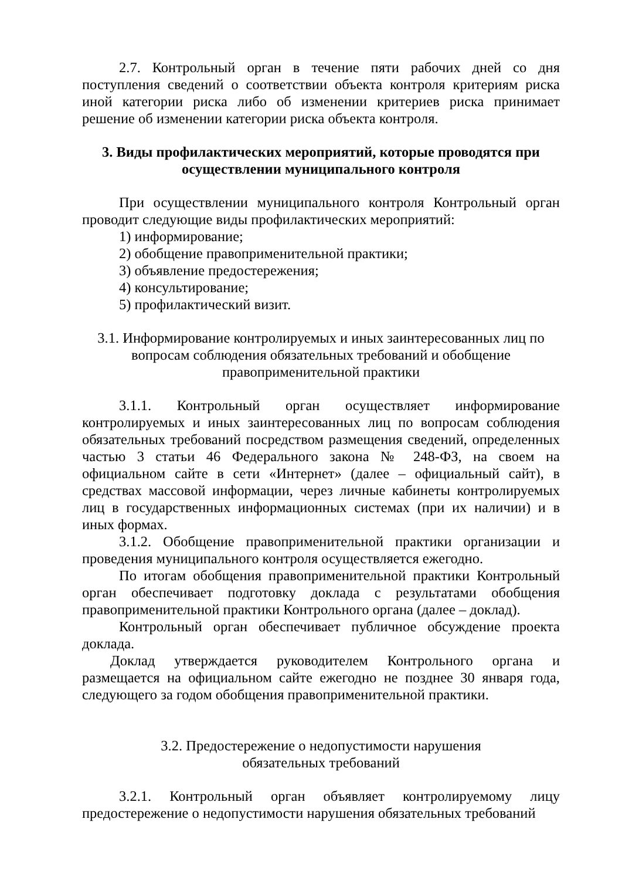2.7. Контрольный орган в течение пяти рабочих дней со дня поступления сведений о соответствии объекта контроля критериям риска иной категории риска либо об изменении критериев риска принимает решение об изменении категории риска объекта контроля.
3. Виды профилактических мероприятий, которые проводятся при осуществлении муниципального контроля
При осуществлении муниципального контроля Контрольный орган проводит следующие виды профилактических мероприятий:
1) информирование;
2) обобщение правоприменительной практики;
3) объявление предостережения;
4) консультирование;
5) профилактический визит.
3.1. Информирование контролируемых и иных заинтересованных лиц по
вопросам соблюдения обязательных требований и обобщение
правоприменительной практики
3.1.1. Контрольный орган осуществляет информирование контролируемых и иных заинтересованных лиц по вопросам соблюдения обязательных требований посредством размещения сведений, определенных частью 3 статьи 46 Федерального закона № 248-ФЗ, на своем на официальном сайте в сети «Интернет» (далее – официальный сайт), в средствах массовой информации, через личные кабинеты контролируемых лиц в государственных информационных системах (при их наличии) и в иных формах.
3.1.2. Обобщение правоприменительной практики организации и проведения муниципального контроля осуществляется ежегодно.
По итогам обобщения правоприменительной практики Контрольный орган обеспечивает подготовку доклада с результатами обобщения правоприменительной практики Контрольного органа (далее – доклад).
Контрольный орган обеспечивает публичное обсуждение проекта доклада.
Доклад утверждается руководителем Контрольного органа и размещается на официальном сайте ежегодно не позднее 30 января года, следующего за годом обобщения правоприменительной практики.
3.2. Предостережение о недопустимости нарушения
обязательных требований
3.2.1. Контрольный орган объявляет контролируемому лицу предостережение о недопустимости нарушения обязательных требований